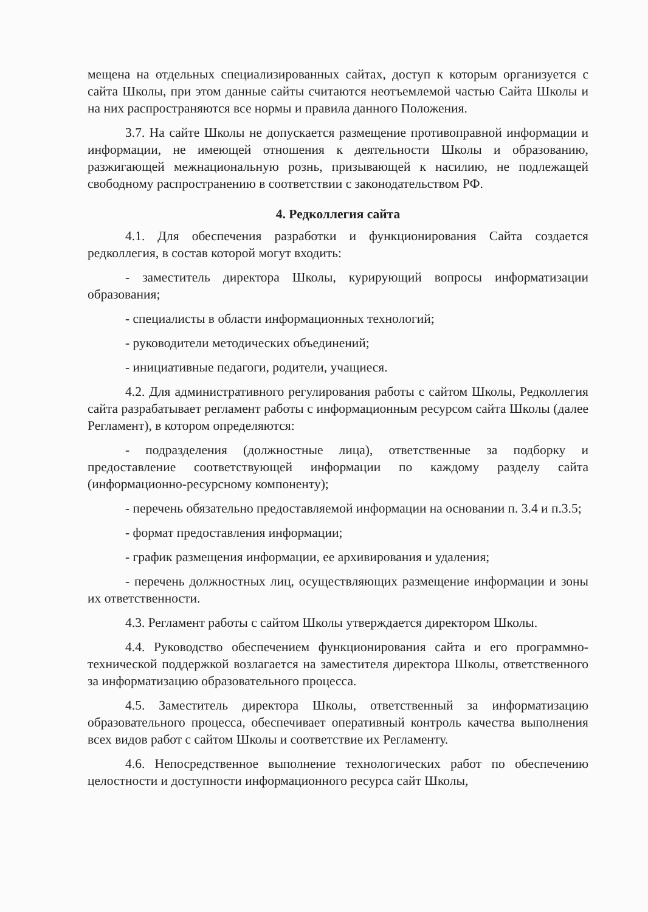мещена на отдельных специализированных сайтах, доступ к которым организуется с сайта Школы, при этом данные сайты считаются неотъемлемой частью Сайта Школы и на них распространяются все нормы и правила данного Положения.
3.7. На сайте Школы не допускается размещение противоправной информации и информации, не имеющей отношения к деятельности Школы и образованию, разжигающей межнациональную рознь, призывающей к насилию, не подлежащей свободному распространению в соответствии с законодательством РФ.
4. Редколлегия сайта
4.1. Для обеспечения разработки и функционирования Сайта создается редколлегия, в состав которой могут входить:
- заместитель директора Школы, курирующий вопросы информатизации образования;
- специалисты в области информационных технологий;
- руководители методических объединений;
- инициативные педагоги, родители, учащиеся.
4.2. Для административного регулирования работы с сайтом Школы, Редколлегия сайта разрабатывает регламент работы с информационным ресурсом сайта Школы (далее Регламент), в котором определяются:
- подразделения (должностные лица), ответственные за подборку и предоставление соответствующей информации по каждому разделу сайта (информационно-ресурсному компоненту);
- перечень обязательно предоставляемой информации на основании п. 3.4 и п.3.5;
- формат предоставления информации;
- график размещения информации, ее архивирования и удаления;
- перечень должностных лиц, осуществляющих размещение информации и зоны их ответственности.
4.3. Регламент работы с сайтом Школы утверждается директором Школы.
4.4. Руководство обеспечением функционирования сайта и его программно-технической поддержкой возлагается на заместителя директора Школы, ответственного за информатизацию образовательного процесса.
4.5. Заместитель директора Школы, ответственный за информатизацию образовательного процесса, обеспечивает оперативный контроль качества выполнения всех видов работ с сайтом Школы и соответствие их Регламенту.
4.6. Непосредственное выполнение технологических работ по обеспечению целостности и доступности информационного ресурса сайт Школы,